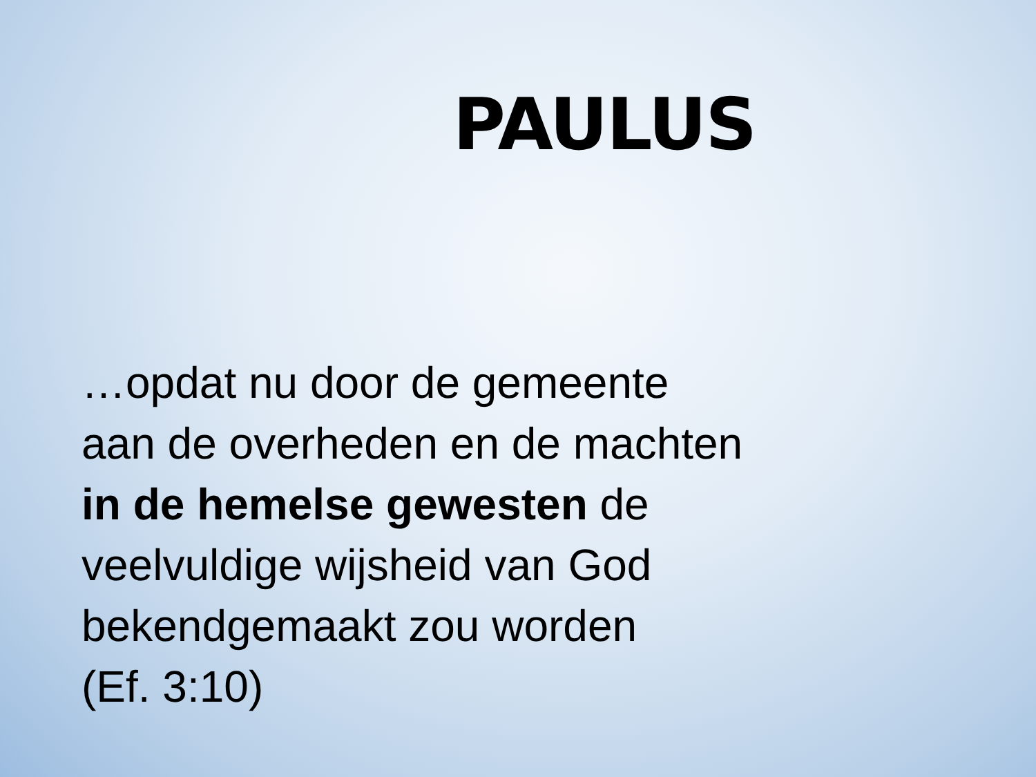PAULUS
…opdat nu door de gemeente
aan de overheden en de machten
in de hemelse gewesten de
veelvuldige wijsheid van God
bekendgemaakt zou worden
(Ef. 3:10)